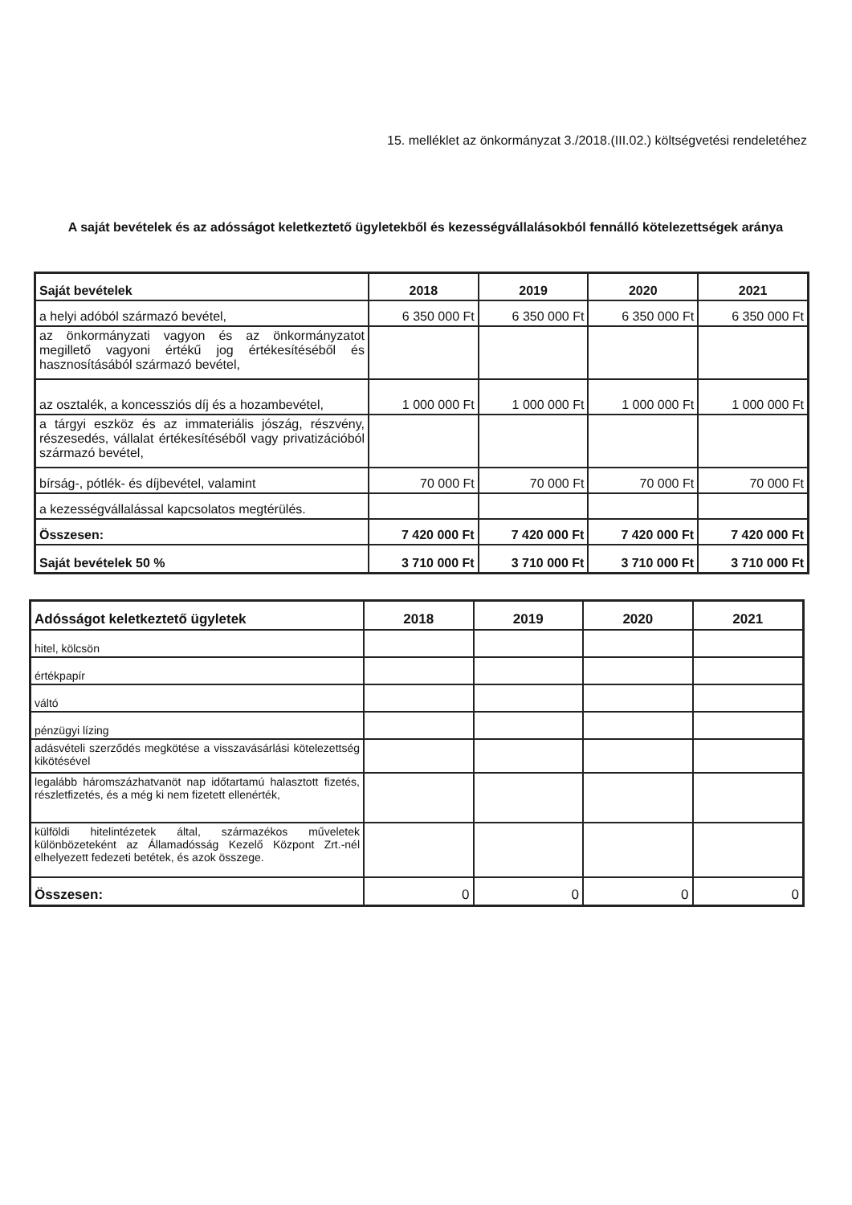15. melléklet az önkormányzat 3./2018.(III.02.) költségvetési rendeletéhez
A saját bevételek és az adósságot keletkeztető ügyletekből és kezességvállalásokból fennálló kötelezettségek aránya
| Saját bevételek | 2018 | 2019 | 2020 | 2021 |
| --- | --- | --- | --- | --- |
| a helyi adóból származó bevétel, | 6 350 000 Ft | 6 350 000 Ft | 6 350 000 Ft | 6 350 000 Ft |
| az önkormányzati vagyon és az önkormányzatot megillető vagyoni értékű jog értékesítéséből és hasznosításából származó bevétel, | | | | |
| az osztalék, a koncessziós díj és a hozambevétel, | 1 000 000 Ft | 1 000 000 Ft | 1 000 000 Ft | 1 000 000 Ft |
| a tárgyi eszköz és az immateriális jószág, részvény, részesedés, vállalat értékesítéséből vagy privatizációból származó bevétel, | | | | |
| bírság-, pótlék- és díjbevétel, valamint | 70 000 Ft | 70 000 Ft | 70 000 Ft | 70 000 Ft |
| a kezességvállalással kapcsolatos megtérülés. | | | | |
| Összesen: | 7 420 000 Ft | 7 420 000 Ft | 7 420 000 Ft | 7 420 000 Ft |
| Saját bevételek 50 % | 3 710 000 Ft | 3 710 000 Ft | 3 710 000 Ft | 3 710 000 Ft |
| Adósságot keletkeztető ügyletek | 2018 | 2019 | 2020 | 2021 |
| --- | --- | --- | --- | --- |
| hitel, kölcsön | | | | |
| értékpapír | | | | |
| váltó | | | | |
| pénzügyi lízing | | | | |
| adásvételi szerződés megkötése a visszavásárlási kötelezettség kikötésével | | | | |
| legalább háromszázhatvanöt nap időtartamú halasztott fizetés, részletfizetés, és a még ki nem fizetett ellenérték, | | | | |
| külföldi hitelintézetek által, származékos műveletek különbözeteként az Államadósság Kezelő Központ Zrt.-nél elhelyezett fedezeti betétek, és azok összege. | | | | |
| Összesen: | 0 | 0 | 0 | 0 |